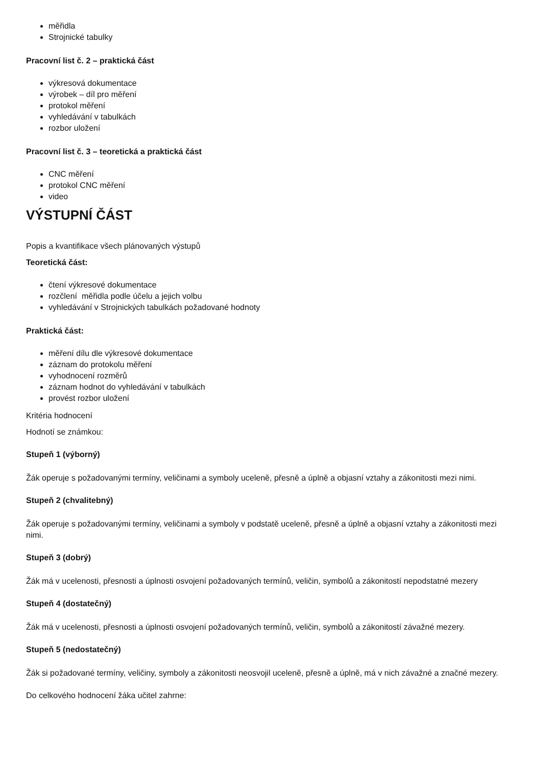měřidla
Strojnické tabulky
Pracovní list č. 2 – praktická část
výkresová dokumentace
výrobek – díl pro měření
protokol měření
vyhledávání v tabulkách
rozbor uložení
Pracovní list č. 3 – teoretická a praktická část
CNC měření
protokol CNC měření
video
VÝSTUPNÍ ČÁST
Popis a kvantifikace všech plánovaných výstupů
Teoretická část:
čtení výkresové dokumentace
rozčlení měřidla podle účelu a jejich volbu
vyhledávání v Strojnických tabulkách požadované hodnoty
Praktická část:
měření dílu dle výkresové dokumentace
záznam do protokolu měření
vyhodnocení rozměrů
záznam hodnot do vyhledávání v tabulkách
provést rozbor uložení
Kritéria hodnocení
Hodnotí se známkou:
Stupeň 1 (výborný)
Žák operuje s požadovanými termíny, veličinami a symboly uceleně, přesně a úplně a objasní vztahy a zákonitosti mezi nimi.
Stupeň 2 (chvalitebný)
Žák operuje s požadovanými termíny, veličinami a symboly v podstatě uceleně, přesně a úplně a objasní vztahy a zákonitosti mezi nimi.
Stupeň 3 (dobrý)
Žák má v ucelenosti, přesnosti a úplnosti osvojení požadovaných termínů, veličin, symbolů a zákonitostí nepodstatné mezery
Stupeň 4 (dostatečný)
Žák má v ucelenosti, přesnosti a úplnosti osvojení požadovaných termínů, veličin, symbolů a zákonitostí závažné mezery.
Stupeň 5 (nedostatečný)
Žák si požadované termíny, veličiny, symboly a zákonitosti neosvojil uceleně, přesně a úplně, má v nich závažné a značné mezery.
Do celkového hodnocení žáka učitel zahrne: